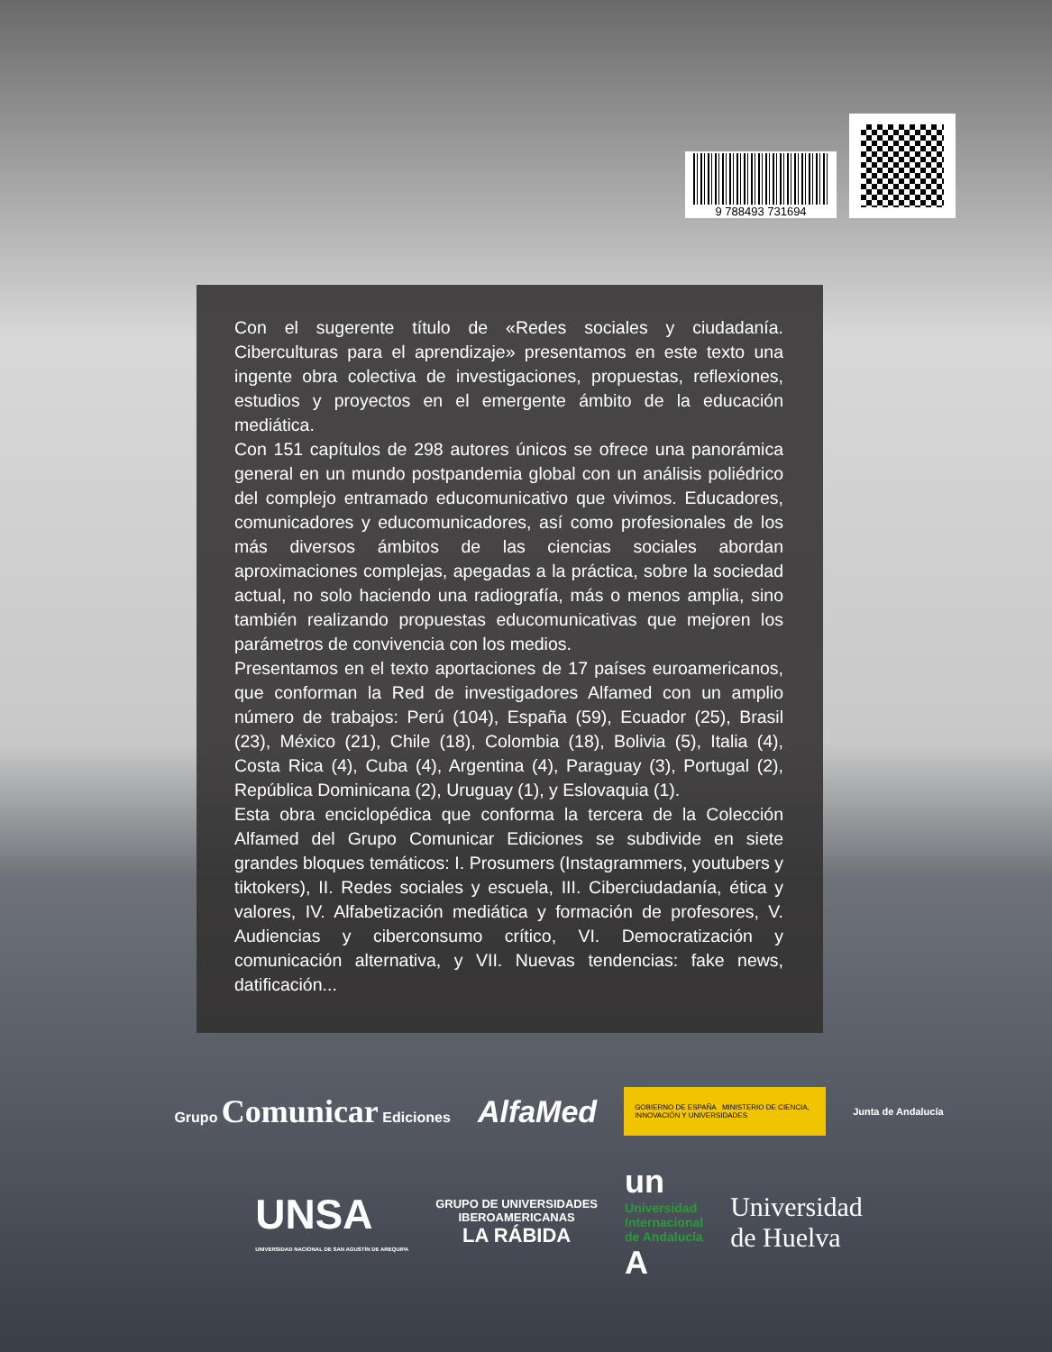9 788493 731694
Con el sugerente título de «Redes sociales y ciudadanía. Ciberculturas para el aprendizaje» presentamos en este texto una ingente obra colectiva de investigaciones, propuestas, reflexiones, estudios y proyectos en el emergente ámbito de la educación mediática.
Con 151 capítulos de 298 autores únicos se ofrece una panorámica general en un mundo postpandemia global con un análisis poliédrico del complejo entramado educomunicativo que vivimos. Educadores, comunicadores y educomunicadores, así como profesionales de los más diversos ámbitos de las ciencias sociales abordan aproximaciones complejas, apegadas a la práctica, sobre la sociedad actual, no solo haciendo una radiografía, más o menos amplia, sino también realizando propuestas educomunicativas que mejoren los parámetros de convivencia con los medios.
Presentamos en el texto aportaciones de 17 países euroamericanos, que conforman la Red de investigadores Alfamed con un amplio número de trabajos: Perú (104), España (59), Ecuador (25), Brasil (23), México (21), Chile (18), Colombia (18), Bolivia (5), Italia (4), Costa Rica (4), Cuba (4), Argentina (4), Paraguay (3), Portugal (2), República Dominicana (2), Uruguay (1), y Eslovaquia (1).
Esta obra enciclopédica que conforma la tercera de la Colección Alfamed del Grupo Comunicar Ediciones se subdivide en siete grandes bloques temáticos: I. Prosumers (Instagrammers, youtubers y tiktokers), II. Redes sociales y escuela, III. Ciberciudadanía, ética y valores, IV. Alfabetización mediática y formación de profesores, V. Audiencias y ciberconsumo crítico, VI. Democratización y comunicación alternativa, y VII. Nuevas tendencias: fake news, datificación...
Grupo Comunicar Ediciones
AlfaMed
GOBIERNO DE ESPAÑA MINISTERIO DE CIENCIA, INNOVACIÓN Y UNIVERSIDADES
Junta de Andalucía
UNSA
UNIVERSIDAD NACIONAL DE SAN AGUSTÍN DE AREQUIPA
GRUPO DE UNIVERSIDADES
IBEROAMERICANAS
LA RÁBIDA
un
Universidad
Internacional
de Andalucía
A
Universidad
de Huelva